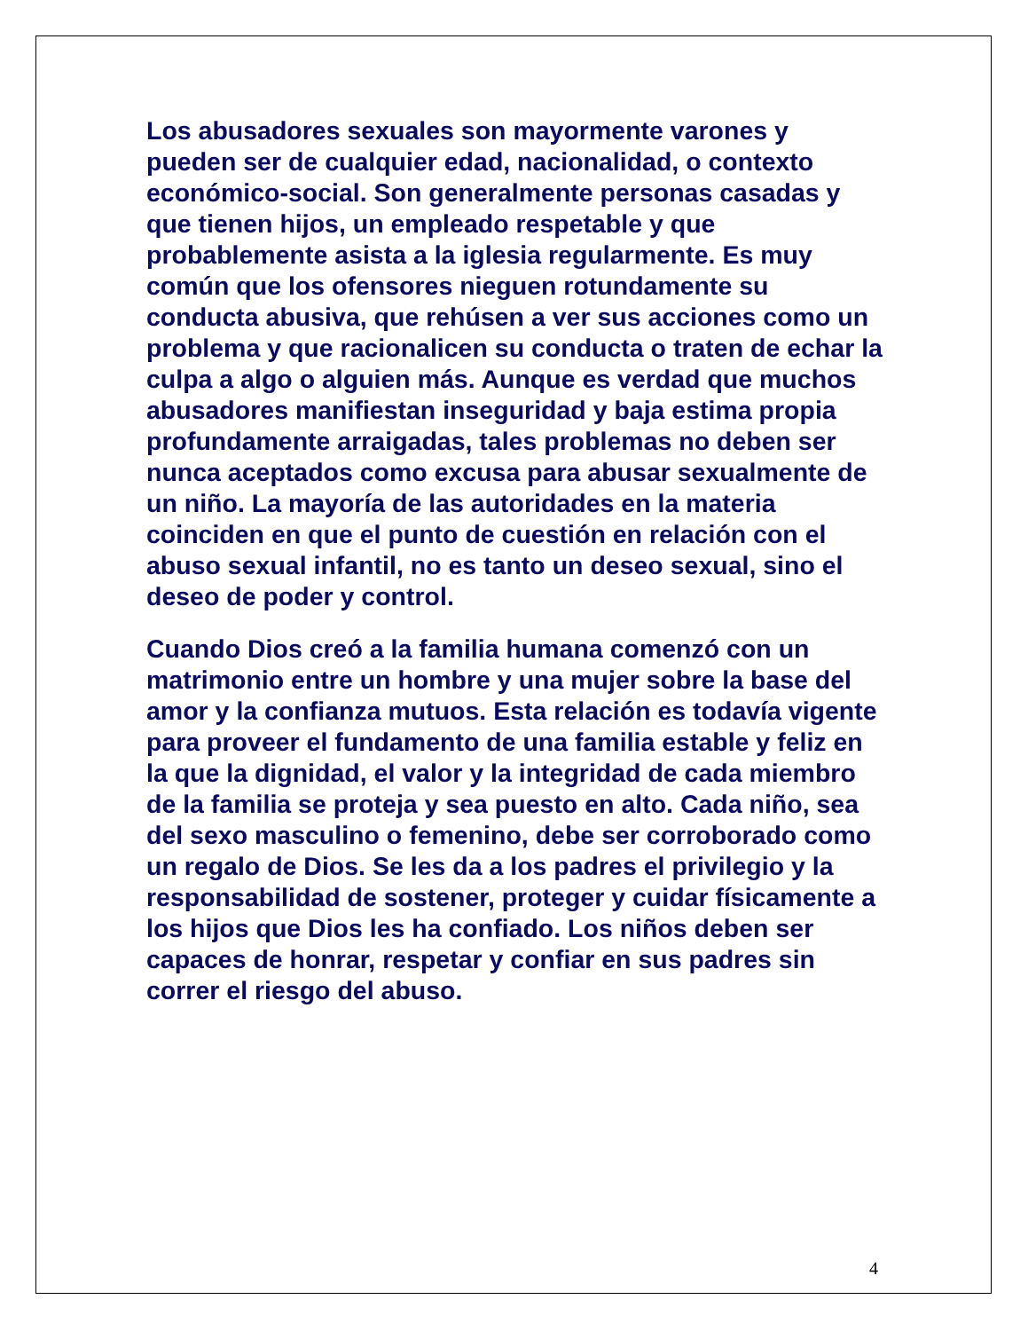Los abusadores sexuales son mayormente varones y pueden ser de cualquier edad, nacionalidad, o contexto económico-social. Son generalmente personas casadas y que tienen hijos, un empleado respetable y que probablemente asista a la iglesia regularmente. Es muy común que los ofensores nieguen rotundamente su conducta abusiva, que rehúsen a ver sus acciones como un problema y que racionalicen su conducta o traten de echar la culpa a algo o alguien más. Aunque es verdad que muchos abusadores manifiestan inseguridad y baja estima propia profundamente arraigadas, tales problemas no deben ser nunca aceptados como excusa para abusar sexualmente de un niño. La mayoría de las autoridades en la materia coinciden en que el punto de cuestión en relación con el abuso sexual infantil, no es tanto un deseo sexual, sino el deseo de poder y control.
Cuando Dios creó a la familia humana comenzó con un matrimonio entre un hombre y una mujer sobre la base del amor y la confianza mutuos. Esta relación es todavía vigente para proveer el fundamento de una familia estable y feliz en la que la dignidad, el valor y la integridad de cada miembro de la familia se proteja y sea puesto en alto. Cada niño, sea del sexo masculino o femenino, debe ser corroborado como un regalo de Dios. Se les da a los padres el privilegio y la responsabilidad de sostener, proteger y cuidar físicamente a los hijos que Dios les ha confiado. Los niños deben ser capaces de honrar, respetar y confiar en sus padres sin correr el riesgo del abuso.
4